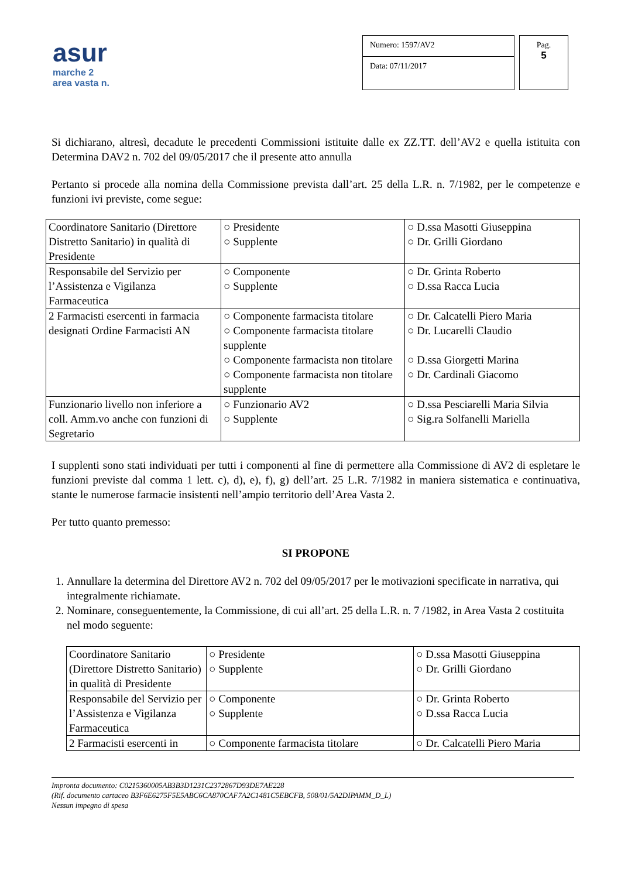asur
marche 2
area vasta n.
Numero: 1597/AV2
Data: 07/11/2017
Pag.
5
Si dichiarano, altresì, decadute le precedenti Commissioni istituite dalle ex ZZ.TT. dell’AV2 e quella istituita con Determina DAV2 n. 702 del 09/05/2017 che il presente atto annulla
Pertanto si procede alla nomina della Commissione prevista dall’art. 25 della L.R. n. 7/1982, per le competenze e funzioni ivi previste, come segue:
| Coordinatore Sanitario (Direttore Distretto Sanitario) in qualità di Presidente | ○ Presidente ○ Supplente | ○ D.ssa Masotti Giuseppina ○ Dr. Grilli Giordano |
| Responsabile del Servizio per l’Assistenza e Vigilanza Farmaceutica | ○ Componente ○ Supplente | ○ Dr. Grinta Roberto ○ D.ssa Racca Lucia |
| 2 Farmacisti esercenti in farmacia designati Ordine Farmacisti AN | ○ Componente farmacista titolare ○ Componente farmacista titolare supplente ○ Componente farmacista non titolare ○ Componente farmacista non titolare supplente | ○ Dr. Calcatelli Piero Maria ○ Dr. Lucarelli Claudio ○ D.ssa Giorgetti Marina ○ Dr. Cardinali Giacomo |
| Funzionario livello non inferiore a coll. Amm.vo anche con funzioni di Segretario | ○ Funzionario AV2 ○ Supplente | ○ D.ssa Pesciarelli Maria Silvia ○ Sig.ra Solfanelli Mariella |
I supplenti sono stati individuati per tutti i componenti al fine di permettere alla Commissione di AV2 di espletare le funzioni previste dal comma 1 lett. c), d), e), f), g) dell’art. 25 L.R. 7/1982 in maniera sistematica e continuativa, stante le numerose farmacie insistenti nell’ampio territorio dell’Area Vasta 2.
Per tutto quanto premesso:
SI PROPONE
1. Annullare la determina del Direttore AV2 n. 702 del 09/05/2017 per le motivazioni specificate in narrativa, qui integralmente richiamate.
2. Nominare, conseguentemente, la Commissione, di cui all’art. 25 della L.R. n. 7 /1982, in Area Vasta 2 costituita nel modo seguente:
| Coordinatore Sanitario (Direttore Distretto Sanitario) in qualità di Presidente | ○ Presidente ○ Supplente | ○ D.ssa Masotti Giuseppina ○ Dr. Grilli Giordano |
| Responsabile del Servizio per l’Assistenza e Vigilanza Farmaceutica | ○ Componente ○ Supplente | ○ Dr. Grinta Roberto ○ D.ssa Racca Lucia |
| 2 Farmacisti esercenti in | ○ Componente farmacista titolare | ○ Dr. Calcatelli Piero Maria |
Impronta documento: C0215360005AB3B3D1231C2372867D93DE7AE228
(Rif. documento cartaceo B3F6E6275F5E5ABC6CA870CAF7A2C1481C5EBCFB, 508/01/5A2DIPAMM_D_L)
Nessun impegno di spesa